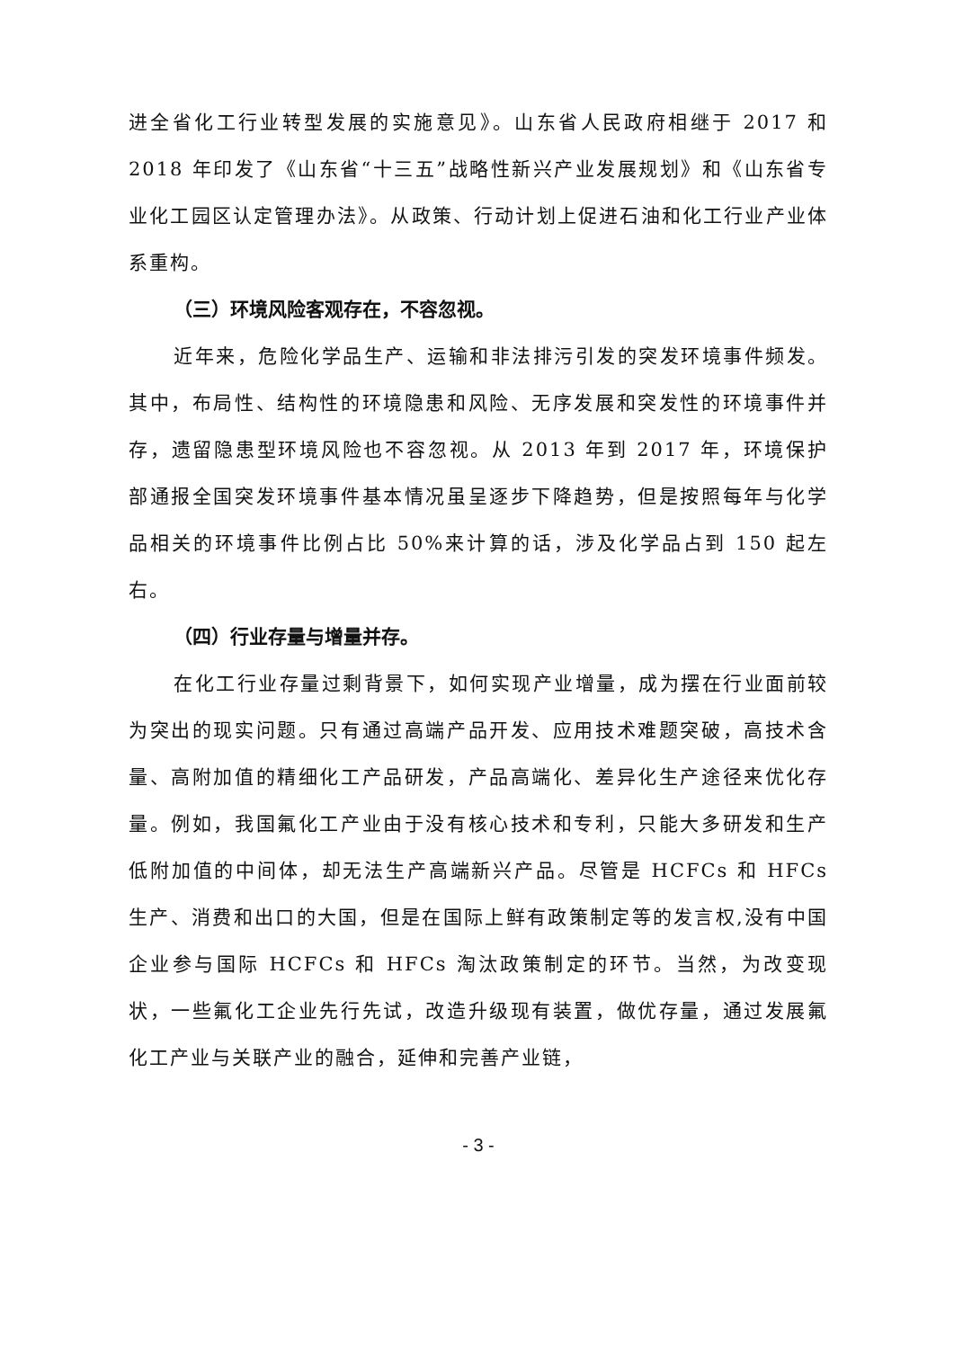进全省化工行业转型发展的实施意见》。山东省人民政府相继于 2017 和 2018 年印发了《山东省“十三五”战略性新兴产业发展规划》和《山东省专业化工园区认定管理办法》。从政策、行动计划上促进石油和化工行业产业体系重构。
（三）环境风险客观存在，不容忽视。
近年来，危险化学品生产、运输和非法排污引发的突发环境事件频发。其中，布局性、结构性的环境隐患和风险、无序发展和突发性的环境事件并存，遗留隐患型环境风险也不容忽视。从 2013 年到 2017 年，环境保护部通报全国突发环境事件基本情况虽呈逐步下降趋势，但是按照每年与化学品相关的环境事件比例占比 50%来计算的话，涉及化学品占到 150 起左右。
（四）行业存量与增量并存。
在化工行业存量过剩背景下，如何实现产业增量，成为摆在行业面前较为突出的现实问题。只有通过高端产品开发、应用技术难题突破，高技术含量、高附加值的精细化工产品研发，产品高端化、差异化生产途径来优化存量。例如，我国氟化工产业由于没有核心技术和专利，只能大多研发和生产低附加值的中间体，却无法生产高端新兴产品。尽管是 HCFCs 和 HFCs 生产、消费和出口的大国，但是在国际上鲜有政策制定等的发言权,没有中国企业参与国际 HCFCs 和 HFCs 淘汰政策制定的环节。当然，为改变现状，一些氟化工企业先行先试，改造升级现有装置，做优存量，通过发展氟化工产业与关联产业的融合，延伸和完善产业链，
- 3 -